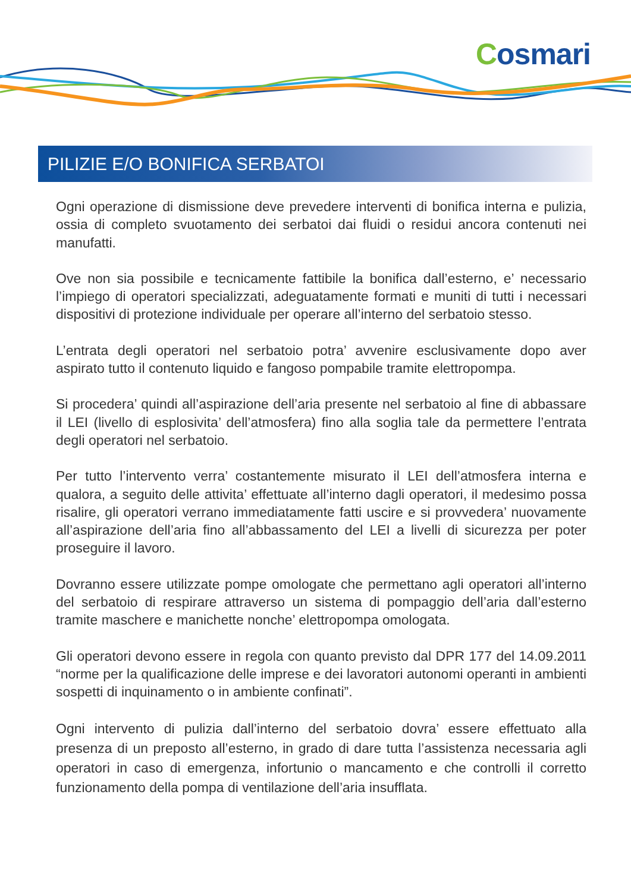Cosmari
PILIZIE E/O BONIFICA SERBATOI
Ogni operazione di dismissione deve prevedere interventi di bonifica interna e pulizia, ossia di completo svuotamento dei serbatoi dai fluidi o residui ancora contenuti nei manufatti.
Ove non sia possibile e tecnicamente fattibile la bonifica dall’esterno, e’ necessario l’impiego di operatori specializzati, adeguatamente formati e muniti di tutti i necessari dispositivi di protezione individuale per operare all’interno del serbatoio stesso.
L’entrata degli operatori nel serbatoio potra’ avvenire esclusivamente dopo aver aspirato tutto il contenuto liquido e fangoso pompabile tramite elettropompa.
Si procedera’ quindi all’aspirazione dell’aria presente nel serbatoio al fine di abbassare il LEI (livello di esplosivita’ dell’atmosfera) fino alla soglia tale da permettere l’entrata degli operatori nel serbatoio.
Per tutto l’intervento verra’ costantemente misurato il LEI dell’atmosfera interna e qualora, a seguito delle attivita’ effettuate all’interno dagli operatori, il medesimo possa risalire, gli operatori verrano immediatamente fatti uscire e si provvedera’ nuovamente all’aspirazione dell’aria fino all’abbassamento del LEI a livelli di sicurezza per poter proseguire il lavoro.
Dovranno essere utilizzate pompe omologate che permettano agli operatori all’interno del serbatoio di respirare attraverso un sistema di pompaggio dell’aria dall’esterno tramite maschere e manichette nonche’ elettropompa omologata.
Gli operatori devono essere in regola con quanto previsto dal DPR 177 del 14.09.2011 “norme per la qualificazione delle imprese e dei lavoratori autonomi operanti in ambienti sospetti di inquinamento o in ambiente confinati”.
Ogni intervento di pulizia dall’interno del serbatoio dovra’ essere effettuato alla presenza di un preposto all’esterno, in grado di dare tutta l’assistenza necessaria agli operatori in caso di emergenza, infortunio o mancamento e che controlli il corretto funzionamento della pompa di ventilazione dell’aria insufflata.